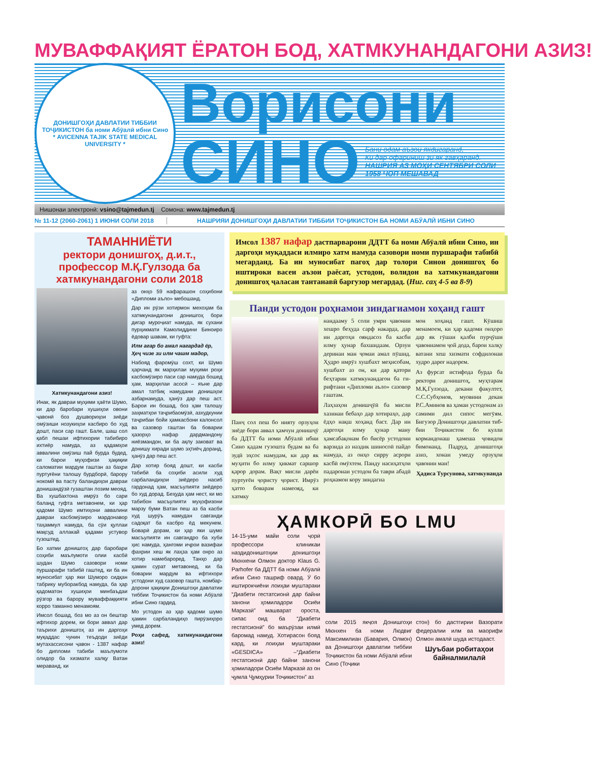МУВАФФАҚИЯТ ЁРАТОН БОД, ХАТМКУНАНДАГОНИ АЗИЗ!
ДОНИШГОҲИ ДАВЛАТИИ ТИББИИ ТОҶИКИСТОН ба номи Абӯалӣ ибни Сино
* AVICENNA TAJIK STATE MEDICAL UNIVERSITY *
Ворисони
СИНО
Бани одам аъзои якдигаранд,
Ки дар офариниш зи як гавҳаранд.
НАШРИЯ АЗ МОҲИ СЕНТЯБРИ СОЛИ 1958 ЧОП МЕШАВАД
Нишонаи электронӣ: vsino@tajmedun.tj Сомона: www.tajmedun.tj
№ 11-12 (2060-2061) 1 ИЮНИ СОЛИ 2018 НАШРИЯИ ДОНИШГОҲИ ДАВЛАТИИ ТИББИИ ТОҶИКИСТОН БА НОМИ АБӮАЛӢ ИБНИ СИНО
ТАМАННИЁТИ
ректори донишгоҳ, д.и.т., профессор М.Қ.Гулзода ба хатмкунандагони соли 2018
Хатмкунандагони азиз!
Инак, як давраи муҳими ҳаёти Шумо, ки дар бароба­ри хушиҳои овони ҷавонӣ боз душвориҳои зиёди омӯзи­ши нозукиҳои касбиро бо худ дошт, паси сар гашт. Бале, шаш сол қабл пешаи ифтихо­рии табибиро ихтиёр намуда, аз қадамҳои аввалини омӯ­зиш пай бурда будед, ки барои муҳофизи ҳақиқии саломатии мардум гаштан аз баҳри пур­туғёни талошу бурдборӣ, баро­ру нокомӣ ва пасту баландиҳои давраи донишандӯзӣ гузаштан лозим меояд. Ва хушбахтона имрӯз бо сари баланд гуф­та метавонем, ки ҳар қадоми Шумо имтиҳони аввалини дав­раи касбомӯзиро мардонавор таҳаммул намуда, ба сӯи қул­лаи мақсуд аллакай қадами устувор гузоштед.
Бо хатми донишгоҳ дар баробари соҳиби маълумоти олии касбӣ шудан Шумо сазо­вори номи пуршарафи табибӣ гаштед, ки ба ин муносибат ҳар яки Шуморо сидқан табрику муборакбод намуда, ба ҳар қа­доматон хушиҳои минбаъдаи рӯзгор ва барору муваффаққи­яти корро таманно менамоям.
Имсол бошад, боз мо аз он бештар ифтихор дорем, ки бори аввал дар таърихи до­нишгоҳ аз ин даргоҳи муқад­дас чунин теъдоди зиёди мутахассисони ҷавон - 1387 нафар бо дипломи табиби маълумоти олидор ба хизма­ти халқу Ватан мераванд, ки
аз онҳо 59 нафарашон соҳи­бони «Дипломи аъло» мебо­шанд.
Дар ин рӯзи хотирмон ме­хоҳам ба хатмкунандагони до­нишгоҳ бори дигар муроҷиат намуда, як сухани пурҳикмати Камолиддини Биноиро ёдовар шавам, ки гуфта:
Илм агар бо амал нагардад ёр,
Ҳеҷ чизе зи илм чашм мадор,
Набояд фаромӯш сохт, ки Шумо ҳарчанд як марҳилаи муҳими роҳи касбомӯзиро паси сар намуда бошед ҳам, марҳи­лаи асосӣ – яъне дар амал татбиқ намудани донишҳои азбарнамуда, ҳанӯз дар пеш аст. Барои ин бошад, боз ҳам талошу заҳматҳои таҷриба­омӯзӣ, азхудкунии таҷрибаи бойи ҳамкасбони калонсол ва сазовор гаштан ба боварии ҳазорҳо нафар дардмандону ниёзмандон, ки ба ақлу зако­ват ва донишу хиради шумо эҳтиёҷ доранд, ҳанӯз дар пеш аст.
Дар хотир бояд дошт, ки касби табибӣ ба соҳиби асили худ сарбаландиҳои зиёдеро насиб гардонад ҳам, масъу­лияти зиёдеро бо худ дорад. Беҳуда ҳам нест, ки мо таби­бон масъулияти муҳофизони марзу буми Ватан пеш аз ба касби худ шурӯъ намудан савганди садоқат ба касбро ёд мекунем. Боварӣ дорам, ки ҳар яки шумо масъулияти ин савгандро ба хуби ҳис намуда, ҳангоми иҷрои вазифаи фахрии хеш як лаҳза ҳам онро аз хотир наме­бароред. Танҳо дар ҳамин су­рат метавонед, ки ба боварии мардум ва ифтихори устодони худ сазовор гашта, номбар­дорони ҳақиқии Донишгоҳи давлатии тиббии Тоҷикистон ба номи Абӯалӣ ибни Сино гар­дед.
Мо устодон аз ҳар қадо­ми шумо ҳамин сарбаландиҳо пирӯзиҳоро умед дорем.
Роҳи сафед, хатмкунан­дагони азиз!
Имсол 1387 нафар дастпарварони ДДТТ ба номи Абӯалӣ ибни Сино, ин даргоҳи муқаддаси илмиро хатм наму­да сазовори номи пуршарафи табибӣ мегарданд. Ба ин муно­сибат пагоҳ дар толори Синои донишгоҳ бо иштироки васеи аъзои раёсат, устодон, волидон ва хатмкунандагони донишгоҳ ҷаласаи тантанавӣ баргузор мегардад. (Ниг. саҳ 4-5 ва 8-9)
Панди устодон роҳнамои зиндагиамон хоҳанд гашт
Панҷ сол пеш бо ни­яту орзуҳои зиёде бори аввал ҳамчун донишҷӯ ба ДДТТ ба номи Абӯалӣ ибни Сино қадам гузошта будам ва ба зудӣ эҳсос на­мудам, ки дар як муҳити бо илму ҳикмат саршор қарор дорам. Вақт мисли дарёи пуртуғён ҷористу ҷорист. Имрӯз ҳатто бова­рам намеояд, ки хатмку­
нандааму 5 соли умри ҷа­вонии хешро беҳуда сарф накарда, дар ин даргоҳи ояндасоз ба касби илму ҳунар бахшидаам. Орзуи деринаи ман ҷомаи амал пӯшид. Ҳудро имрӯз хуш­бахт меҳисобам, хушбахт аз он, ки дар қатори беҳта­рин хатмкунандагон ба ги­рифтани «Дипломи аъло» сазовор гаштам.
Лаҳзаҳои донишҷӯӣ ба мисли хазинаи бебаҳо дар хотираҳо, дар ёдҳо нақш хоҳанд баст. Дар ин даргоҳи илму ҳунар ману ҳамсабақонам бо бисёр устодони варзида аз на­здик шиносоӣ пайдо на­муда, аз онҳо сирру асро­ри касбӣ омӯхтем. Панду насиҳатҳои падаронаи устодон ба таври абадӣ роҳнамои кору зиндагиа­
мон хоҳанд гашт. Кӯшиш менамоем, ки ҳар қадоми онҳоро дар як гӯшаи қалби пурҷӯши ҷавониамон ҷой дода, барои халқу ватани хеш хизмати софдилонаи худро дареғ надорем.
Аз фурсат истифода бурда ба ректори донишгоҳ, муҳтарам М.Қ.Гулзода, декани факултет, С.С.Субҳонов, муовини де­кан Р.С.Аминов ва ҳамаи устодонам аз самими дил сипос мегӯям. Бигузор Донишгоҳи давлатии тиб­бии Тоҷикистон бо кулли кормандонаш ҳамеша ҷо­видон бимонанд. Падруд, донишгоҳи азиз, хонаи умеду орзуҳои ҷавонии ман!
Ҳадиса Турсунова, хатмкунанда
ҲАМКОРӢ БО LMU
14-15-уми майи соли ҷорӣ профессори клиникаи наздидонишгоҳии донишгоҳи Мюнхени Олмон доктор Klaus G. Parhofer ба ДДТТ ба номи Абӯалӣ ибни Сино ташриф овард. Ӯ бо иштирокчиёни ло­иҳаи муштараки “Диабети ге­статсионӣ дар байни занони ҳомиладори Осиёи Марказӣ” машварат ороста, сипас оид ба “Диабети гестатсионӣ” бо маърӯзаи илмӣ баромад на­муд. Хотирасон бояд кард, ки лоиҳаи муштараки «GESDICA» –“Диабети гестатсионӣ дар байни занони ҳомиладори Осиёи Марказӣ аз он ҷум­ла Ҷумҳурии Тоҷикистон” аз
соли 2015 якҷоя Донишгоҳи Мюнхен ба номи Людвиг Максимилиан (Бавария, Ол­мон) ва Донишгоҳи давлатии тиббии Тоҷикистон ба номи Абӯалӣ ибни Сино (Тоҷики­
стон) бо дастгирии Вазорати федералии илм ва маорифи Олмон амалӣ шуда истодааст.
Шуъбаи робитаҳои байналмилалӣ